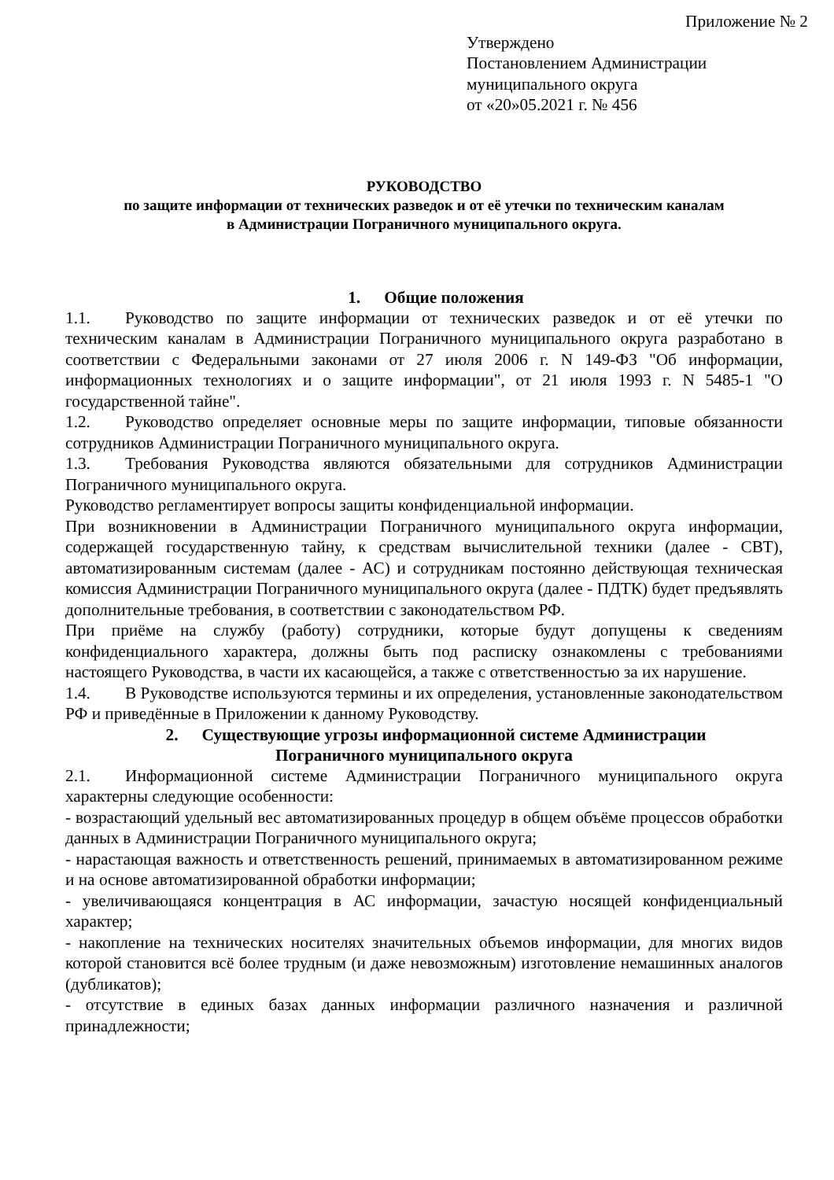Приложение № 2
Утверждено
Постановлением Администрации
муниципального округа
от «20»05.2021 г. № 456
РУКОВОДСТВО
по защите информации от технических разведок и от её утечки по техническим каналам
в Администрации Пограничного муниципального округа.
1. Общие положения
1.1. Руководство по защите информации от технических разведок и от её утечки по техническим каналам в Администрации Пограничного муниципального округа разработано в соответствии с Федеральными законами от 27 июля 2006 г. N 149-ФЗ "Об информации, информационных технологиях и о защите информации", от 21 июля 1993 г. N 5485-1 "О государственной тайне".
1.2. Руководство определяет основные меры по защите информации, типовые обязанности сотрудников Администрации Пограничного муниципального округа.
1.3. Требования Руководства являются обязательными для сотрудников Администрации Пограничного муниципального округа.
Руководство регламентирует вопросы защиты конфиденциальной информации.
При возникновении в Администрации Пограничного муниципального округа информации, содержащей государственную тайну, к средствам вычислительной техники (далее - СВТ), автоматизированным системам (далее - АС) и сотрудникам постоянно действующая техническая комиссия Администрации Пограничного муниципального округа (далее - ПДТК) будет предъявлять дополнительные требования, в соответствии с законодательством РФ.
При приёме на службу (работу) сотрудники, которые будут допущены к сведениям конфиденциального характера, должны быть под расписку ознакомлены с требованиями настоящего Руководства, в части их касающейся, а также с ответственностью за их нарушение.
1.4. В Руководстве используются термины и их определения, установленные законодательством РФ и приведённые в Приложении к данному Руководству.
2. Существующие угрозы информационной системе Администрации
Пограничного муниципального округа
2.1. Информационной системе Администрации Пограничного муниципального округа характерны следующие особенности:
- возрастающий удельный вес автоматизированных процедур в общем объёме процессов обработки данных в Администрации Пограничного муниципального округа;
- нарастающая важность и ответственность решений, принимаемых в автоматизированном режиме и на основе автоматизированной обработки информации;
- увеличивающаяся концентрация в АС информации, зачастую носящей конфиденциальный характер;
- накопление на технических носителях значительных объемов информации, для многих видов которой становится всё более трудным (и даже невозможным) изготовление немашинных аналогов (дубликатов);
- отсутствие в единых базах данных информации различного назначения и различной принадлежности;